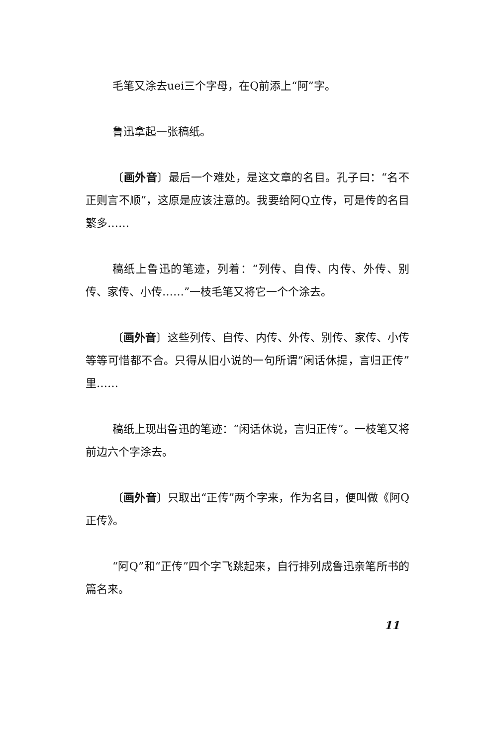毛笔又涂去uei三个字母，在Q前添上“阿”字。
鲁迅拿起一张稿纸。
〔画外音〕最后一个难处，是这文章的名目。孔子曰：“名不正则言不顺”，这原是应该注意的。我要给阿Q立传，可是传的名目繁多……
稿纸上鲁迅的笔迹，列着：“列传、自传、内传、外传、别传、家传、小传……”一枝毛笔又将它一个个涂去。
〔画外音〕这些列传、自传、内传、外传、别传、家传、小传等等可惜都不合。只得从旧小说的一句所谓“闲话休提，言归正传”里……
稿纸上现出鲁迅的笔迹：“闲话休说，言归正传”。一枝笔又将前边六个字涂去。
〔画外音〕只取出“正传”两个字来，作为名目，便叫做《阿Q正传》。
“阿Q”和“正传”四个字飞跳起来，自行排列成鲁迅亲笔所书的篇名来。
11